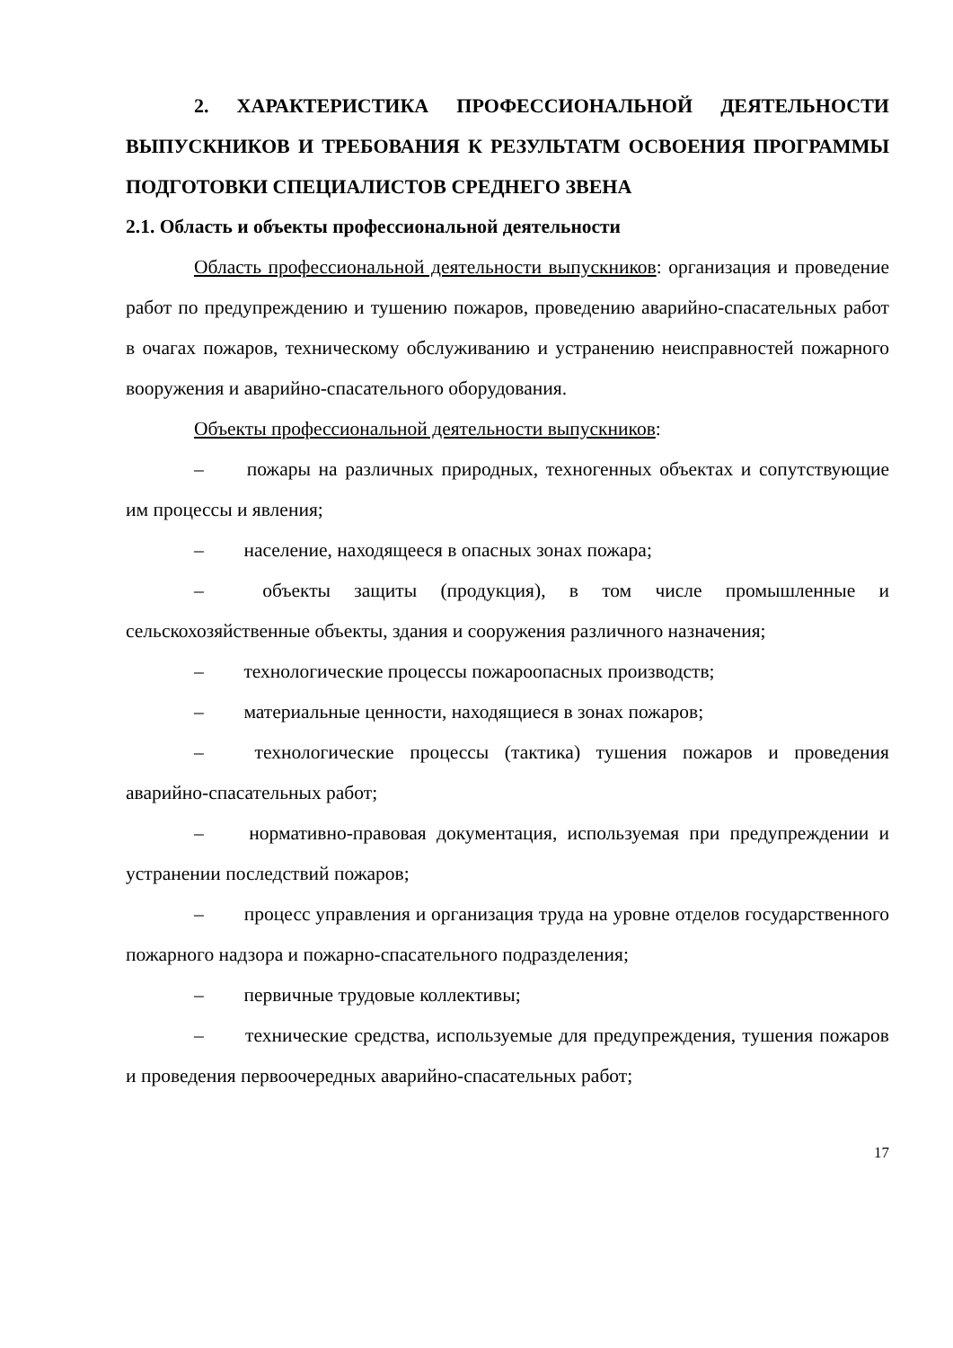2. ХАРАКТЕРИСТИКА ПРОФЕССИОНАЛЬНОЙ ДЕЯТЕЛЬНОСТИ ВЫПУСКНИКОВ И ТРЕБОВАНИЯ К РЕЗУЛЬТАТМ ОСВОЕНИЯ ПРОГРАММЫ ПОДГОТОВКИ СПЕЦИАЛИСТОВ СРЕДНЕГО ЗВЕНА
2.1. Область и объекты профессиональной деятельности
Область профессиональной деятельности выпускников: организация и проведение работ по предупреждению и тушению пожаров, проведению аварийно-спасательных работ в очагах пожаров, техническому обслуживанию и устранению неисправностей пожарного вооружения и аварийно-спасательного оборудования.
Объекты профессиональной деятельности выпускников:
– пожары на различных природных, техногенных объектах и сопутствующие им процессы и явления;
– население, находящееся в опасных зонах пожара;
– объекты защиты (продукция), в том числе промышленные и сельскохозяйственные объекты, здания и сооружения различного назначения;
– технологические процессы пожароопасных производств;
– материальные ценности, находящиеся в зонах пожаров;
– технологические процессы (тактика) тушения пожаров и проведения аварийно-спасательных работ;
– нормативно-правовая документация, используемая при предупреждении и устранении последствий пожаров;
– процесс управления и организация труда на уровне отделов государственного пожарного надзора и пожарно-спасательного подразделения;
– первичные трудовые коллективы;
– технические средства, используемые для предупреждения, тушения пожаров и проведения первоочередных аварийно-спасательных работ;
17